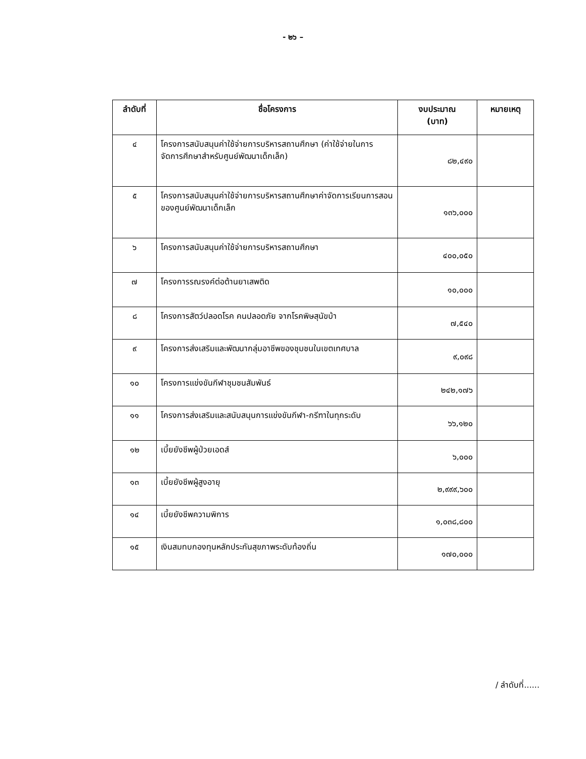- ๒๖ –
| ลำดับที่ | ชื่อโครงการ | งบประมาณ (บาท) | หมายเหตุ |
| --- | --- | --- | --- |
| ๔ | โครงการสนับสนุนค่าใช้จ่ายการบริหารสถานศึกษา (ค่าใช้จ่ายในการจัดการศึกษาสำหรับศูนย์พัฒนาเด็กเล็ก) | ๘๒,๔๙๐ | |
| ๕ | โครงการสนับสนุนค่าใช้จ่ายการบริหารสถานศึกษาค่าจัดการเรียนการสอนของศูนย์พัฒนาเด็กเล็ก | ๑๓๖,๐๐๐ | |
| ๖ | โครงการสนับสนุนค่าใช้จ่ายการบริหารสถานศึกษา | ๔๐๐,๐๕๐ | |
| ๗ | โครงการรณรงค์ต่อต้านยาเสพติด | ๑๐,๐๐๐ | |
| ๘ | โครงการสัตว์ปลอดโรค คนปลอดภัย จากโรคพิษสุนัขบ้า | ๗,๕๔๐ | |
| ๙ | โครงการส่งเสริมและพัฒนากลุ่มอาชีพของชุมชนในเขตเทศบาล | ๙,๐๙๘ | |
| ๑๐ | โครงการแข่งขันกีฬาชุมชนสัมพันธ์ | ๒๔๒,๑๗๖ | |
| ๑๑ | โครงการส่งเสริมและสนับสนุนการแข่งขันกีฬา-กรีฑาในทุกระดับ | ๖๖,๑๒๐ | |
| ๑๒ | เบี้ยยังชีพผู้ป่วยเอดส์ | ๖,๐๐๐ | |
| ๑๓ | เบี้ยยังชีพผู้สูงอายุ | ๒,๙๙๙,๖๐๐ | |
| ๑๔ | เบี้ยยังชีพความพิการ | ๑,๐๓๘,๘๐๐ | |
| ๑๕ | เงินสมทบกองทุนหลักประกันสุขภาพระดับท้องถิ่น | ๑๗๐,๐๐๐ | |
/ ลำดับที่......